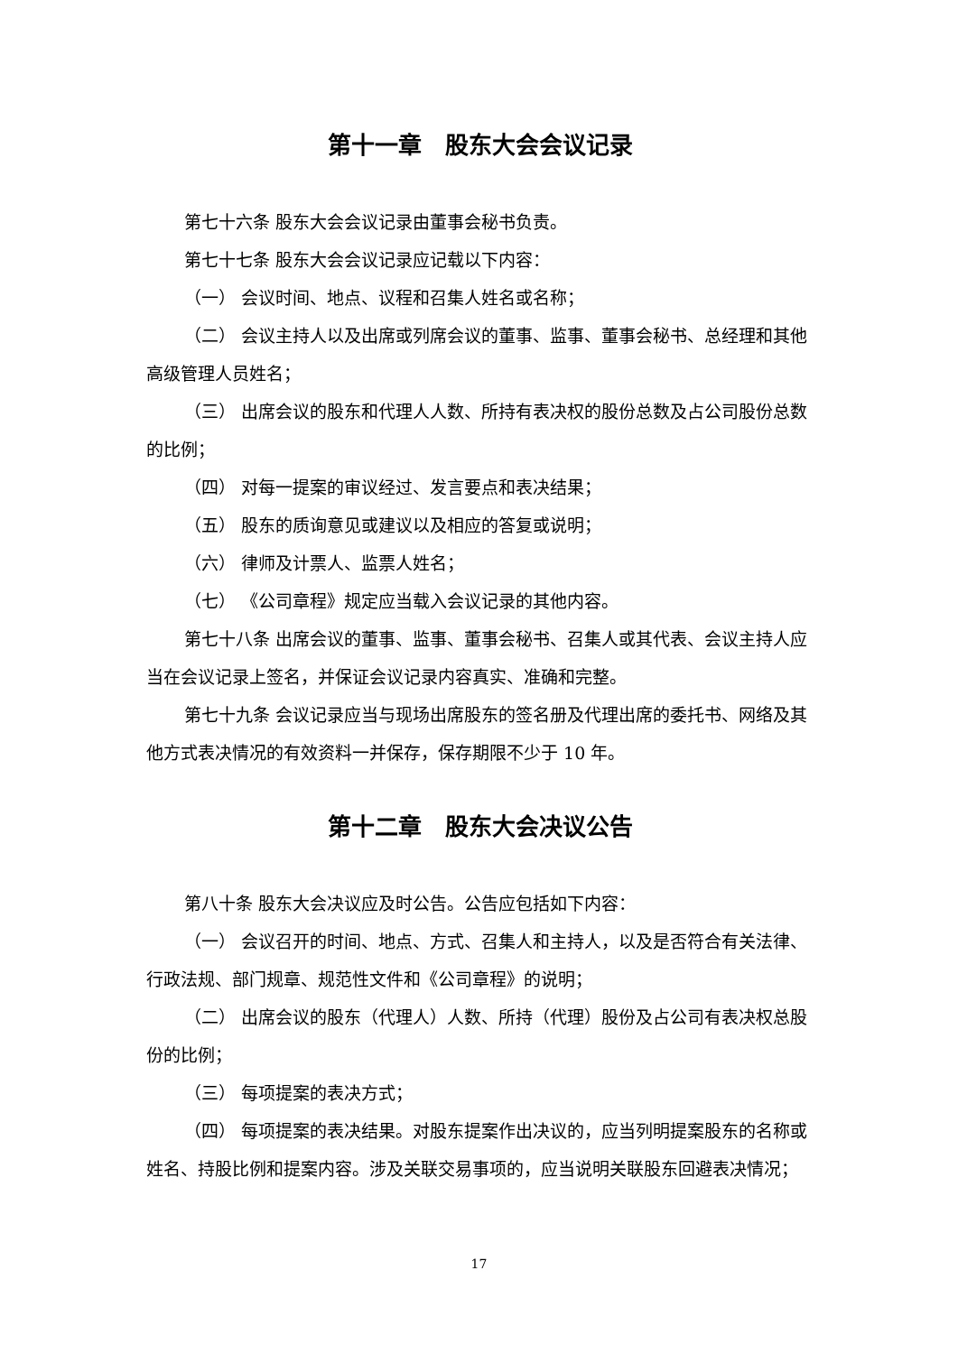第十一章　股东大会会议记录
第七十六条 股东大会会议记录由董事会秘书负责。
第七十七条 股东大会会议记录应记载以下内容：
（一） 会议时间、地点、议程和召集人姓名或名称；
（二） 会议主持人以及出席或列席会议的董事、监事、董事会秘书、总经理和其他高级管理人员姓名；
（三） 出席会议的股东和代理人人数、所持有表决权的股份总数及占公司股份总数的比例；
（四） 对每一提案的审议经过、发言要点和表决结果；
（五） 股东的质询意见或建议以及相应的答复或说明；
（六） 律师及计票人、监票人姓名；
（七） 《公司章程》规定应当载入会议记录的其他内容。
第七十八条 出席会议的董事、监事、董事会秘书、召集人或其代表、会议主持人应当在会议记录上签名，并保证会议记录内容真实、准确和完整。
第七十九条 会议记录应当与现场出席股东的签名册及代理出席的委托书、网络及其他方式表决情况的有效资料一并保存，保存期限不少于 10 年。
第十二章　股东大会决议公告
第八十条 股东大会决议应及时公告。公告应包括如下内容：
（一） 会议召开的时间、地点、方式、召集人和主持人，以及是否符合有关法律、行政法规、部门规章、规范性文件和《公司章程》的说明；
（二） 出席会议的股东（代理人）人数、所持（代理）股份及占公司有表决权总股份的比例；
（三） 每项提案的表决方式；
（四） 每项提案的表决结果。对股东提案作出决议的，应当列明提案股东的名称或姓名、持股比例和提案内容。涉及关联交易事项的，应当说明关联股东回避表决情况；
17